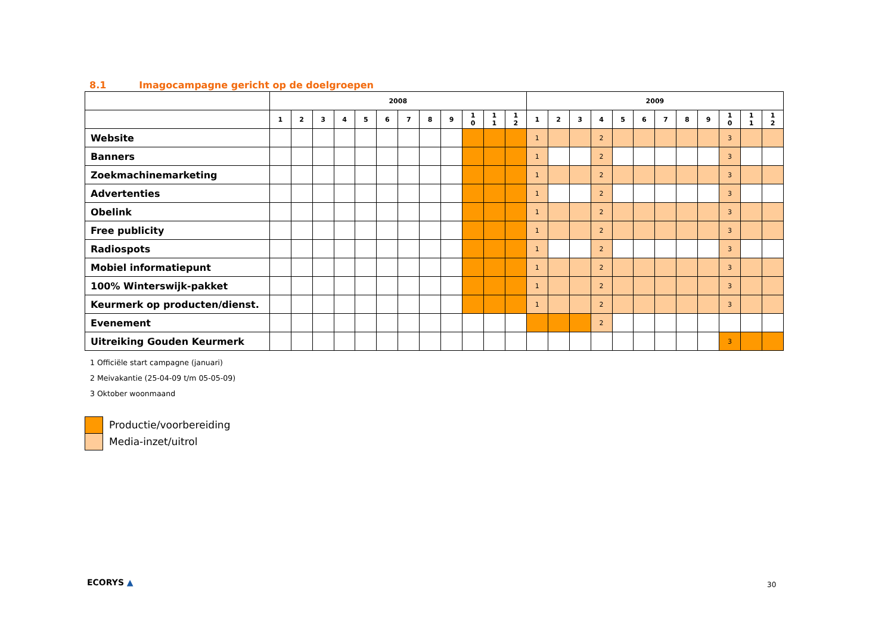8.1 Imagocampagne gericht op de doelgroepen
| | 2008 | | | | | | | | | | | | 2009 | | | | | | | | | | | |
| --- | --- | --- | --- | --- | --- | --- | --- | --- | --- | --- | --- | --- | --- | --- | --- | --- | --- | --- | --- | --- | --- | --- | --- | --- |
| | 1 | 2 | 3 | 4 | 5 | 6 | 7 | 8 | 9 | 1 0 | 1 1 | 1 2 | 1 | 2 | 3 | 4 | 5 | 6 | 7 | 8 | 9 | 1 0 | 1 1 | 1 2 |
| Website | | | | | | | | | | | | | 1 | | | 2 | | | | | | 3 | | |
| Banners | | | | | | | | | | | | | 1 | | | 2 | | | | | | 3 | | |
| Zoekmachinemarketing | | | | | | | | | | | | | 1 | | | 2 | | | | | | 3 | | |
| Advertenties | | | | | | | | | | | | | 1 | | | 2 | | | | | | 3 | | |
| Obelink | | | | | | | | | | | | | 1 | | | 2 | | | | | | 3 | | |
| Free publicity | | | | | | | | | | | | | 1 | | | 2 | | | | | | 3 | | |
| Radiospots | | | | | | | | | | | | | 1 | | | 2 | | | | | | 3 | | |
| Mobiel informatiepunt | | | | | | | | | | | | | 1 | | | 2 | | | | | | 3 | | |
| 100% Winterswijk-pakket | | | | | | | | | | | | | 1 | | | 2 | | | | | | 3 | | |
| Keurmerk op producten/dienst. | | | | | | | | | | | | | 1 | | | 2 | | | | | | 3 | | |
| Evenement | | | | | | | | | | | | | | | | 2 | | | | | | | | |
| Uitreiking Gouden Keurmerk | | | | | | | | | | | | | | | | | | | | | | 3 | | |
1 Officiële start campagne (januari)
2 Meivakantie (25-04-09 t/m 05-05-09)
3 Oktober woonmaand
Productie/voorbereiding
Media-inzet/uitrol
ECORYS ▲ 30